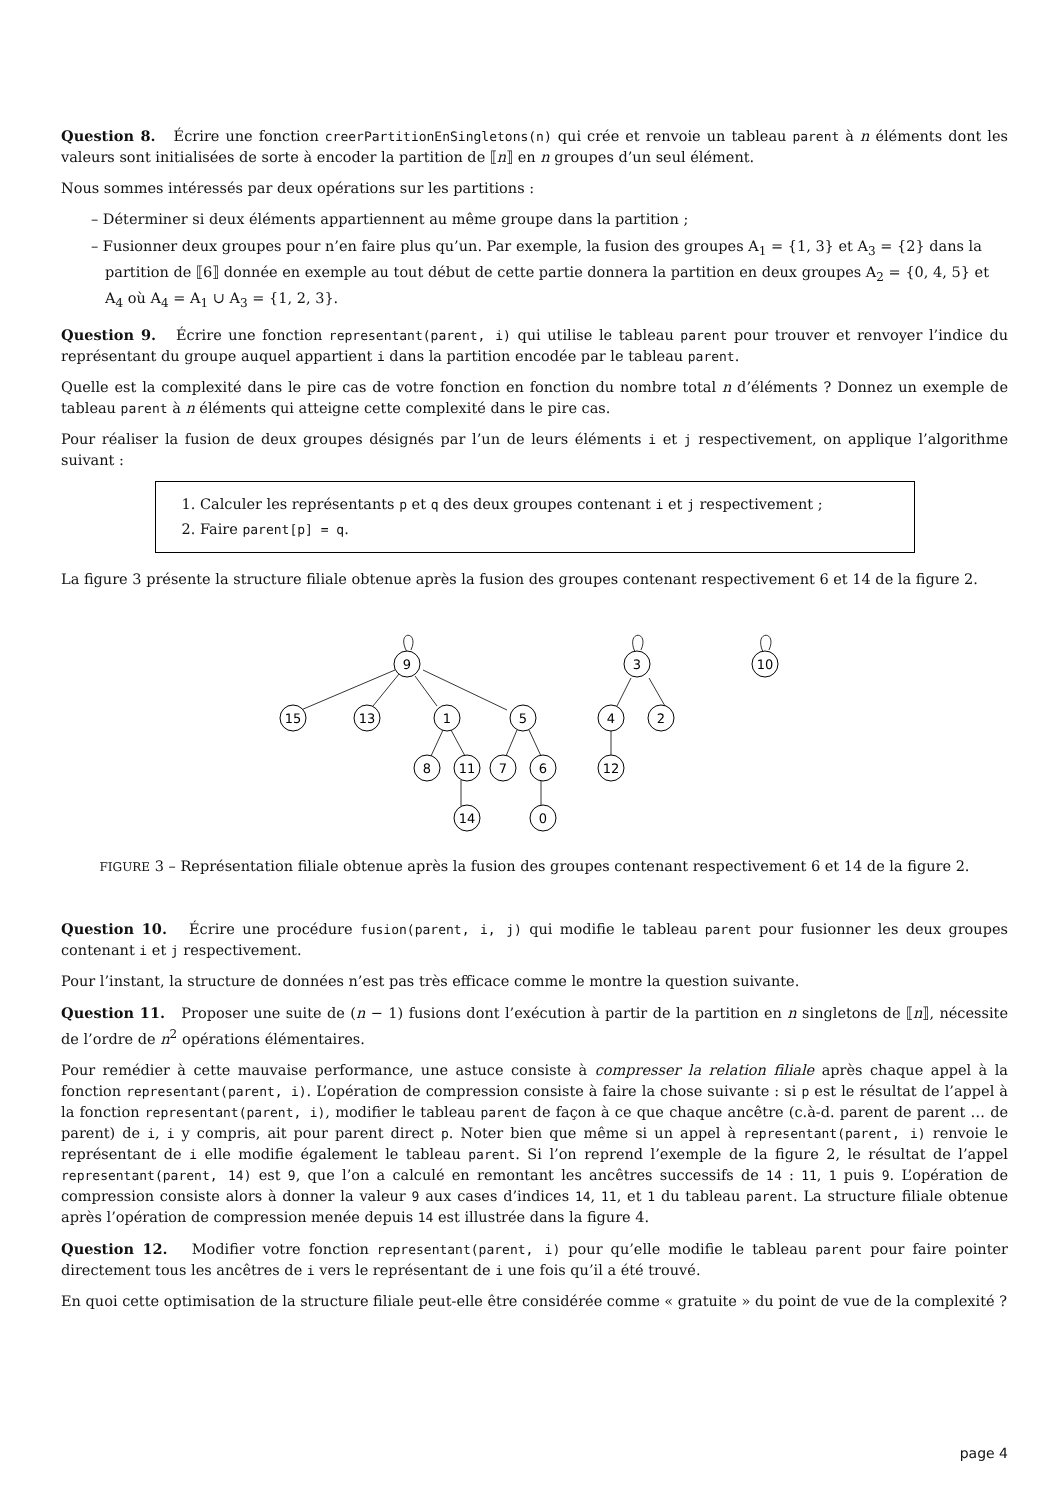Question 8. Écrire une fonction creerPartitionEnSingletons(n) qui crée et renvoie un tableau parent à n éléments dont les valeurs sont initialisées de sorte à encoder la partition de ⟦n⟧ en n groupes d’un seul élément.
Nous sommes intéressés par deux opérations sur les partitions :
– Déterminer si deux éléments appartiennent au même groupe dans la partition ;
– Fusionner deux groupes pour n’en faire plus qu’un. Par exemple, la fusion des groupes A<sub>1</sub> = {1, 3} et A<sub>3</sub> = {2} dans la partition de ⟦6⟧ donnée en exemple au tout début de cette partie donnera la partition en deux groupes A<sub>2</sub> = {0, 4, 5} et A<sub>4</sub> où A<sub>4</sub> = A<sub>1</sub> ∪ A<sub>3</sub> = {1, 2, 3}.
Question 9. Écrire une fonction representant(parent, i) qui utilise le tableau parent pour trouver et renvoyer l’indice du représentant du groupe auquel appartient i dans la partition encodée par le tableau parent.
Quelle est la complexité dans le pire cas de votre fonction en fonction du nombre total n d’éléments ? Donnez un exemple de tableau parent à n éléments qui atteigne cette complexité dans le pire cas.
Pour réaliser la fusion de deux groupes désignés par l’un de leurs éléments i et j respectivement, on applique l’algorithme suivant :
1. Calculer les représentants p et q des deux groupes contenant i et j respectivement ;
2. Faire parent[p] = q.
La figure 3 présente la structure filiale obtenue après la fusion des groupes contenant respectivement 6 et 14 de la figure 2.
9
3
10
15
13
1
5
4
2
8
11
7
6
12
14
0
FIGURE 3 – Représentation filiale obtenue après la fusion des groupes contenant respectivement 6 et 14 de la figure 2.
Question 10. Écrire une procédure fusion(parent, i, j) qui modifie le tableau parent pour fusionner les deux groupes contenant i et j respectivement.
Pour l’instant, la structure de données n’est pas très efficace comme le montre la question suivante.
Question 11. Proposer une suite de (n − 1) fusions dont l’exécution à partir de la partition en n singletons de ⟦n⟧, nécessite de l’ordre de n<sup>2</sup> opérations élémentaires.
Pour remédier à cette mauvaise performance, une astuce consiste à compresser la relation filiale après chaque appel à la fonction representant(parent, i). L’opération de compression consiste à faire la chose suivante : si p est le résultat de l’appel à la fonction representant(parent, i), modifier le tableau parent de façon à ce que chaque ancêtre (c.à-d. parent de parent … de parent) de i, i y compris, ait pour parent direct p. Noter bien que même si un appel à representant(parent, i) renvoie le représentant de i elle modifie également le tableau parent. Si l’on reprend l’exemple de la figure 2, le résultat de l’appel representant(parent, 14) est 9, que l’on a calculé en remontant les ancêtres successifs de 14 : 11, 1 puis 9. L’opération de compression consiste alors à donner la valeur 9 aux cases d’indices 14, 11, et 1 du tableau parent. La structure filiale obtenue après l’opération de compression menée depuis 14 est illustrée dans la figure 4.
Question 12. Modifier votre fonction representant(parent, i) pour qu’elle modifie le tableau parent pour faire pointer directement tous les ancêtres de i vers le représentant de i une fois qu’il a été trouvé.
En quoi cette optimisation de la structure filiale peut-elle être considérée comme « gratuite » du point de vue de la complexité ?
page 4